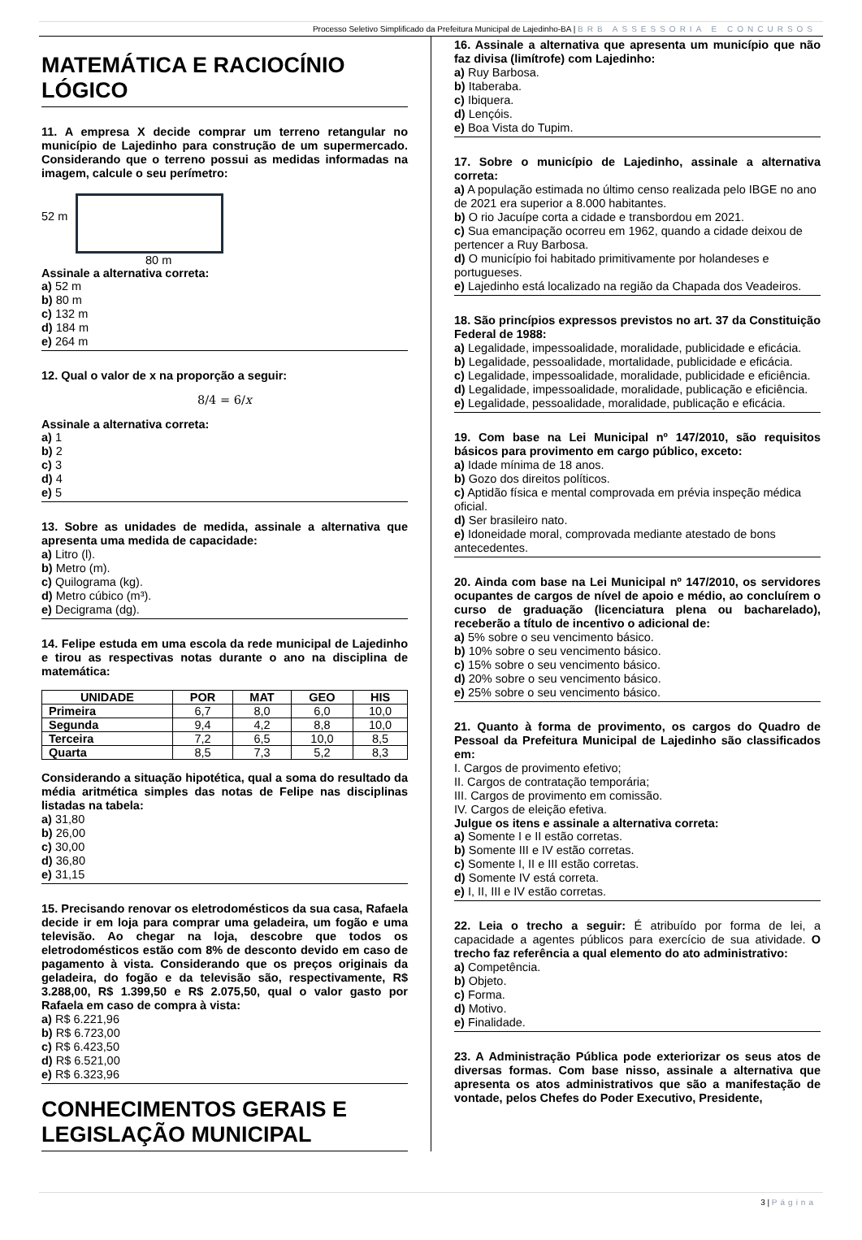Processo Seletivo Simplificado da Prefeitura Municipal de Lajedinho-BA | BRB ASSESSORIA E CONCURSOS
MATEMÁTICA E RACIOCÍNIO LÓGICO
11. A empresa X decide comprar um terreno retangular no município de Lajedinho para construção de um supermercado. Considerando que o terreno possui as medidas informadas na imagem, calcule o seu perímetro:
52 m
80 m
Assinale a alternativa correta:
a) 52 m
b) 80 m
c) 132 m
d) 184 m
e) 264 m
12. Qual o valor de x na proporção a seguir:
8/4 = 6/x
Assinale a alternativa correta:
a) 1
b) 2
c) 3
d) 4
e) 5
13. Sobre as unidades de medida, assinale a alternativa que apresenta uma medida de capacidade:
a) Litro (l).
b) Metro (m).
c) Quilograma (kg).
d) Metro cúbico (m³).
e) Decigrama (dg).
14. Felipe estuda em uma escola da rede municipal de Lajedinho e tirou as respectivas notas durante o ano na disciplina de matemática:
| UNIDADE | POR | MAT | GEO | HIS |
| --- | --- | --- | --- | --- |
| Primeira | 6,7 | 8,0 | 6,0 | 10,0 |
| Segunda | 9,4 | 4,2 | 8,8 | 10,0 |
| Terceira | 7,2 | 6,5 | 10,0 | 8,5 |
| Quarta | 8,5 | 7,3 | 5,2 | 8,3 |
Considerando a situação hipotética, qual a soma do resultado da média aritmética simples das notas de Felipe nas disciplinas listadas na tabela:
a) 31,80
b) 26,00
c) 30,00
d) 36,80
e) 31,15
15. Precisando renovar os eletrodomésticos da sua casa, Rafaela decide ir em loja para comprar uma geladeira, um fogão e uma televisão. Ao chegar na loja, descobre que todos os eletrodomésticos estão com 8% de desconto devido em caso de pagamento à vista. Considerando que os preços originais da geladeira, do fogão e da televisão são, respectivamente, R$ 3.288,00, R$ 1.399,50 e R$ 2.075,50, qual o valor gasto por Rafaela em caso de compra à vista:
a) R$ 6.221,96
b) R$ 6.723,00
c) R$ 6.423,50
d) R$ 6.521,00
e) R$ 6.323,96
CONHECIMENTOS GERAIS E LEGISLAÇÃO MUNICIPAL
16. Assinale a alternativa que apresenta um município que não faz divisa (limítrofe) com Lajedinho:
a) Ruy Barbosa.
b) Itaberaba.
c) Ibiquera.
d) Lençóis.
e) Boa Vista do Tupim.
17. Sobre o município de Lajedinho, assinale a alternativa correta:
a) A população estimada no último censo realizada pelo IBGE no ano de 2021 era superior a 8.000 habitantes.
b) O rio Jacuípe corta a cidade e transbordou em 2021.
c) Sua emancipação ocorreu em 1962, quando a cidade deixou de pertencer a Ruy Barbosa.
d) O município foi habitado primitivamente por holandeses e portugueses.
e) Lajedinho está localizado na região da Chapada dos Veadeiros.
18. São princípios expressos previstos no art. 37 da Constituição Federal de 1988:
a) Legalidade, impessoalidade, moralidade, publicidade e eficácia.
b) Legalidade, pessoalidade, mortalidade, publicidade e eficácia.
c) Legalidade, impessoalidade, moralidade, publicidade e eficiência.
d) Legalidade, impessoalidade, moralidade, publicação e eficiência.
e) Legalidade, pessoalidade, moralidade, publicação e eficácia.
19. Com base na Lei Municipal nº 147/2010, são requisitos básicos para provimento em cargo público, exceto:
a) Idade mínima de 18 anos.
b) Gozo dos direitos políticos.
c) Aptidão física e mental comprovada em prévia inspeção médica oficial.
d) Ser brasileiro nato.
e) Idoneidade moral, comprovada mediante atestado de bons antecedentes.
20. Ainda com base na Lei Municipal nº 147/2010, os servidores ocupantes de cargos de nível de apoio e médio, ao concluírem o curso de graduação (licenciatura plena ou bacharelado), receberão a título de incentivo o adicional de:
a) 5% sobre o seu vencimento básico.
b) 10% sobre o seu vencimento básico.
c) 15% sobre o seu vencimento básico.
d) 20% sobre o seu vencimento básico.
e) 25% sobre o seu vencimento básico.
21. Quanto à forma de provimento, os cargos do Quadro de Pessoal da Prefeitura Municipal de Lajedinho são classificados em:
I. Cargos de provimento efetivo;
II. Cargos de contratação temporária;
III. Cargos de provimento em comissão.
IV. Cargos de eleição efetiva.
Julgue os itens e assinale a alternativa correta:
a) Somente I e II estão corretas.
b) Somente III e IV estão corretas.
c) Somente I, II e III estão corretas.
d) Somente IV está correta.
e) I, II, III e IV estão corretas.
22. Leia o trecho a seguir: É atribuído por forma de lei, a capacidade a agentes públicos para exercício de sua atividade. O trecho faz referência a qual elemento do ato administrativo:
a) Competência.
b) Objeto.
c) Forma.
d) Motivo.
e) Finalidade.
23. A Administração Pública pode exteriorizar os seus atos de diversas formas. Com base nisso, assinale a alternativa que apresenta os atos administrativos que são a manifestação de vontade, pelos Chefes do Poder Executivo, Presidente,
3 | Página